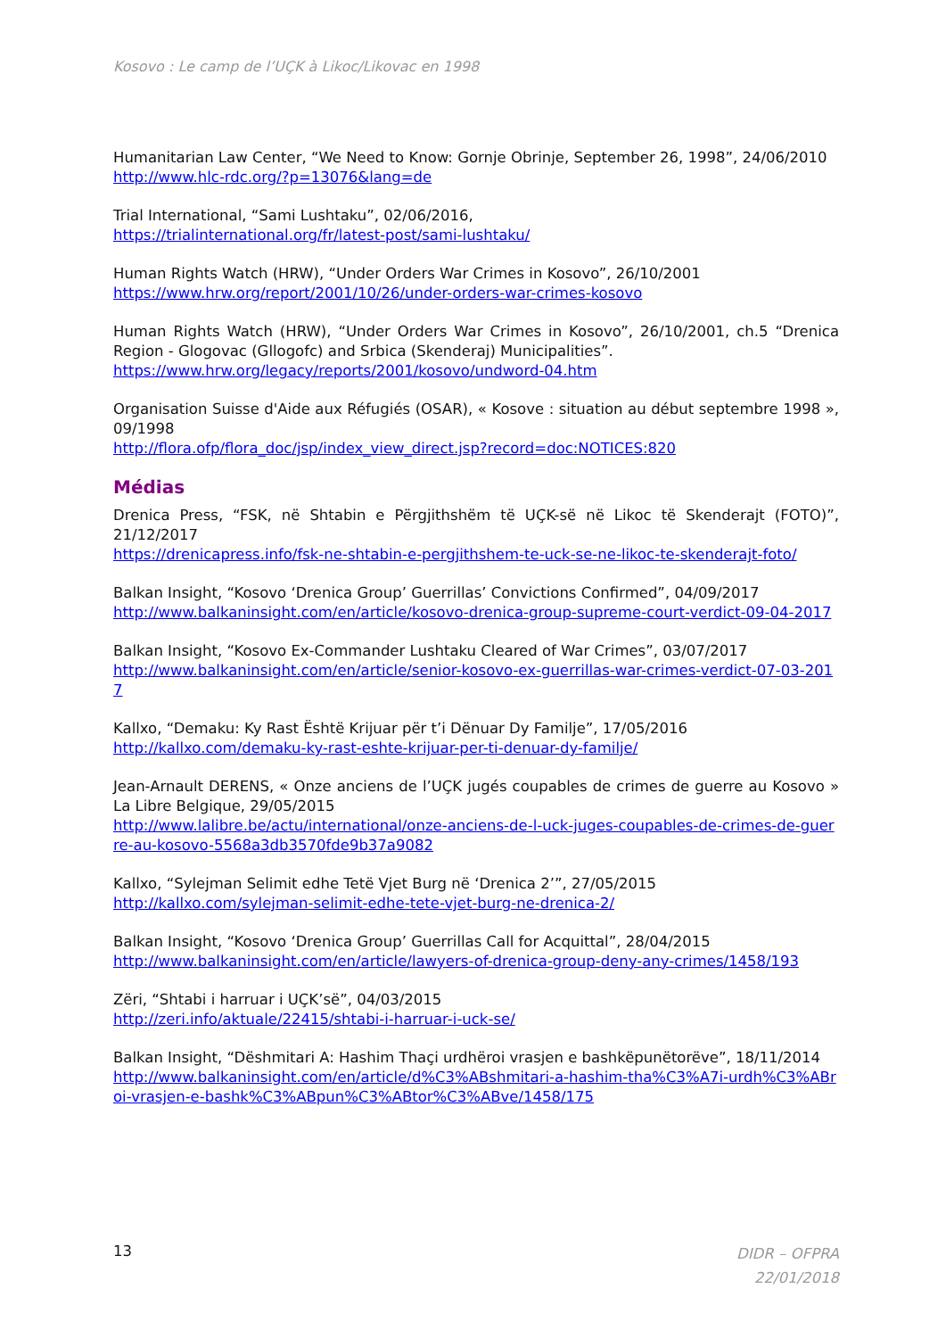Kosovo : Le camp de l’UÇK à Likoc/Likovac en 1998
Humanitarian Law Center, “We Need to Know: Gornje Obrinje, September 26, 1998”, 24/06/2010
http://www.hlc-rdc.org/?p=13076&lang=de
Trial International, “Sami Lushtaku”, 02/06/2016,
https://trialinternational.org/fr/latest-post/sami-lushtaku/
Human Rights Watch (HRW), “Under Orders War Crimes in Kosovo”, 26/10/2001
https://www.hrw.org/report/2001/10/26/under-orders-war-crimes-kosovo
Human Rights Watch (HRW), “Under Orders War Crimes in Kosovo”, 26/10/2001, ch.5 “Drenica Region - Glogovac (Gllogofc) and Srbica (Skenderaj) Municipalities”.
https://www.hrw.org/legacy/reports/2001/kosovo/undword-04.htm
Organisation Suisse d'Aide aux Réfugiés (OSAR), « Kosove : situation au début septembre 1998 », 09/1998
http://flora.ofp/flora_doc/jsp/index_view_direct.jsp?record=doc:NOTICES:820
Médias
Drenica Press, “FSK, në Shtabin e Përgjithshëm të UÇK-së në Likoc të Skenderajt (FOTO)”, 21/12/2017
https://drenicapress.info/fsk-ne-shtabin-e-pergjithshem-te-uck-se-ne-likoc-te-skenderajt-foto/
Balkan Insight, “Kosovo ‘Drenica Group’ Guerrillas’ Convictions Confirmed”, 04/09/2017
http://www.balkaninsight.com/en/article/kosovo-drenica-group-supreme-court-verdict-09-04-2017
Balkan Insight, “Kosovo Ex-Commander Lushtaku Cleared of War Crimes”, 03/07/2017
http://www.balkaninsight.com/en/article/senior-kosovo-ex-guerrillas-war-crimes-verdict-07-03-2017
Kallxo, “Demaku: Ky Rast Është Krijuar për t’i Dënuar Dy Familje”, 17/05/2016
http://kallxo.com/demaku-ky-rast-eshte-krijuar-per-ti-denuar-dy-familje/
Jean-Arnault DERENS, « Onze anciens de l’UÇK jugés coupables de crimes de guerre au Kosovo » La Libre Belgique, 29/05/2015
http://www.lalibre.be/actu/international/onze-anciens-de-l-uck-juges-coupables-de-crimes-de-guerre-au-kosovo-5568a3db3570fde9b37a9082
Kallxo, “Sylejman Selimit edhe Tetë Vjet Burg në ‘Drenica 2’”, 27/05/2015
http://kallxo.com/sylejman-selimit-edhe-tete-vjet-burg-ne-drenica-2/
Balkan Insight, “Kosovo ‘Drenica Group’ Guerrillas Call for Acquittal”, 28/04/2015
http://www.balkaninsight.com/en/article/lawyers-of-drenica-group-deny-any-crimes/1458/193
Zëri, “Shtabi i harruar i UÇK’së”, 04/03/2015
http://zeri.info/aktuale/22415/shtabi-i-harruar-i-uck-se/
Balkan Insight, “Dëshmitari A: Hashim Thaçi urdhëroi vrasjen e bashkëpunëtorëve”, 18/11/2014
http://www.balkaninsight.com/en/article/d%C3%ABshmitari-a-hashim-tha%C3%A7i-urdh%C3%ABroi-vrasjen-e-bashk%C3%ABpun%C3%ABtor%C3%ABve/1458/175
13
DIDR – OFPRA
22/01/2018